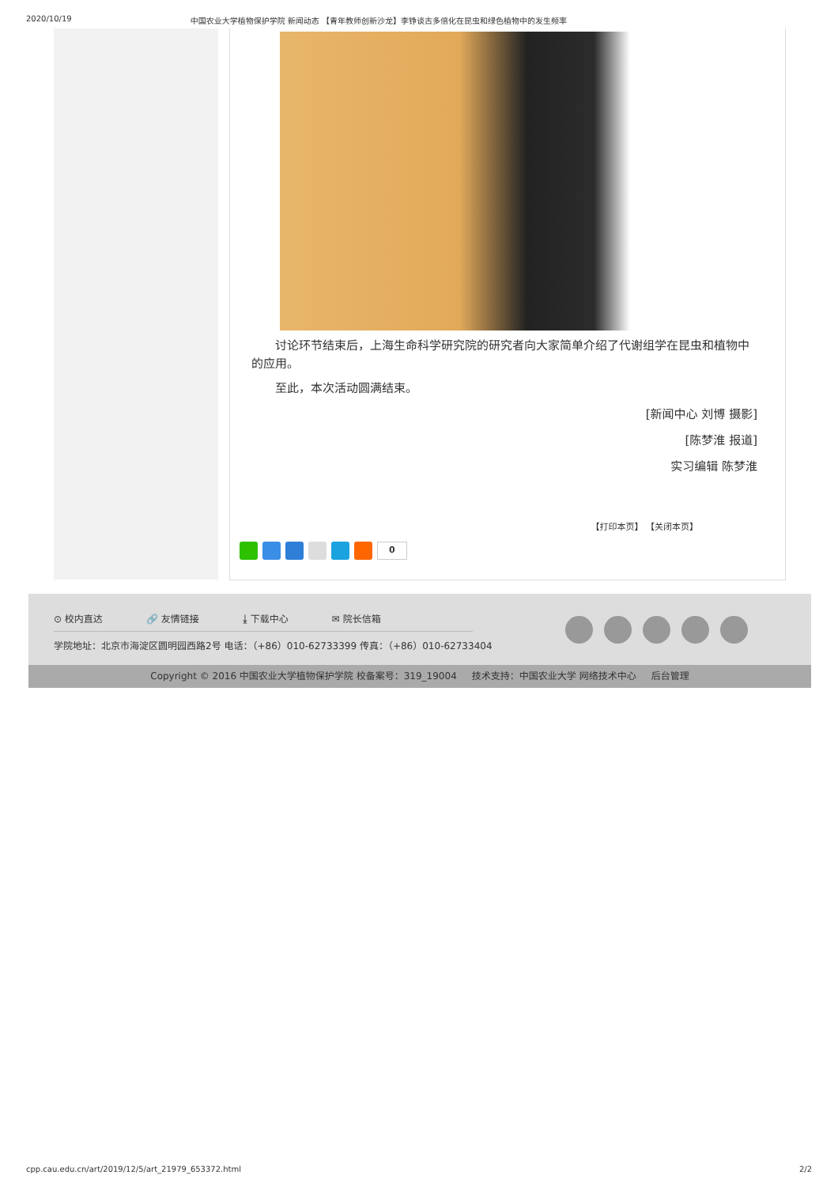2020/10/19 中国农业大学植物保护学院 新闻动态 【青年教师创新沙龙】李铮谈古多倍化在昆虫和绿色植物中的发生频率
讨论环节结束后，上海生命科学研究院的研究者向大家简单介绍了代谢组学在昆虫和植物中的应用。
至此，本次活动圆满结束。
[新闻中心 刘博 摄影]
[陈梦淮 报道]
实习编辑 陈梦淮
【打印本页】 【关闭本页】
0
⊙ 校内直达 🔗 友情链接 ⤓ 下载中心 ✉ 院长信箱
学院地址：北京市海淀区圆明园西路2号 电话：（+86）010-62733399 传真：（+86）010-62733404
Copyright © 2016 中国农业大学植物保护学院 校备案号：319_19004 技术支持：中国农业大学 网络技术中心 后台管理
cpp.cau.edu.cn/art/2019/12/5/art_21979_653372.html 2/2